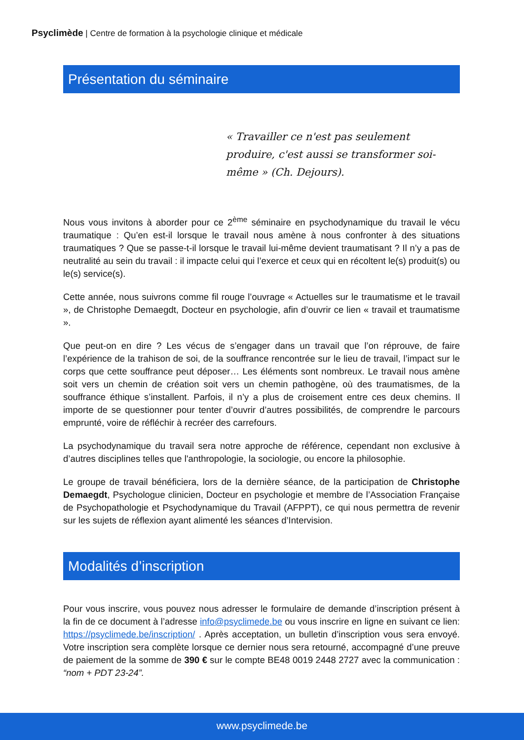Psyclimède | Centre de formation à la psychologie clinique et médicale
Présentation du séminaire
« Travailler ce n'est pas seulement produire, c'est aussi se transformer soi-même » (Ch. Dejours).
Nous vous invitons à aborder pour ce 2<sup>ème</sup> séminaire en psychodynamique du travail le vécu traumatique : Qu’en est-il lorsque le travail nous amène à nous confronter à des situations traumatiques ? Que se passe-t-il lorsque le travail lui-même devient traumatisant ? Il n’y a pas de neutralité au sein du travail : il impacte celui qui l’exerce et ceux qui en récoltent le(s) produit(s) ou le(s) service(s).
Cette année, nous suivrons comme fil rouge l’ouvrage « Actuelles sur le traumatisme et le travail », de Christophe Demaegdt, Docteur en psychologie, afin d’ouvrir ce lien « travail et traumatisme ».
Que peut-on en dire ? Les vécus de s’engager dans un travail que l’on réprouve, de faire l’expérience de la trahison de soi, de la souffrance rencontrée sur le lieu de travail, l’impact sur le corps que cette souffrance peut déposer… Les éléments sont nombreux. Le travail nous amène soit vers un chemin de création soit vers un chemin pathogène, où des traumatismes, de la souffrance éthique s’installent. Parfois, il n’y a plus de croisement entre ces deux chemins. Il importe de se questionner pour tenter d’ouvrir d’autres possibilités, de comprendre le parcours emprunté, voire de réfléchir à recréer des carrefours.
La psychodynamique du travail sera notre approche de référence, cependant non exclusive à d’autres disciplines telles que l'anthropologie, la sociologie, ou encore la philosophie.
Le groupe de travail bénéficiera, lors de la dernière séance, de la participation de Christophe Demaegdt, Psychologue clinicien, Docteur en psychologie et membre de l’Association Française de Psychopathologie et Psychodynamique du Travail (AFPPT), ce qui nous permettra de revenir sur les sujets de réflexion ayant alimenté les séances d’Intervision.
Modalités d’inscription
Pour vous inscrire, vous pouvez nous adresser le formulaire de demande d’inscription présent à la fin de ce document à l’adresse info@psyclimede.be ou vous inscrire en ligne en suivant ce lien: https://psyclimede.be/inscription/ . Après acceptation, un bulletin d’inscription vous sera envoyé. Votre inscription sera complète lorsque ce dernier nous sera retourné, accompagné d’une preuve de paiement de la somme de 390 € sur le compte BE48 0019 2448 2727 avec la communication : “nom + PDT 23-24”.
www.psyclimede.be